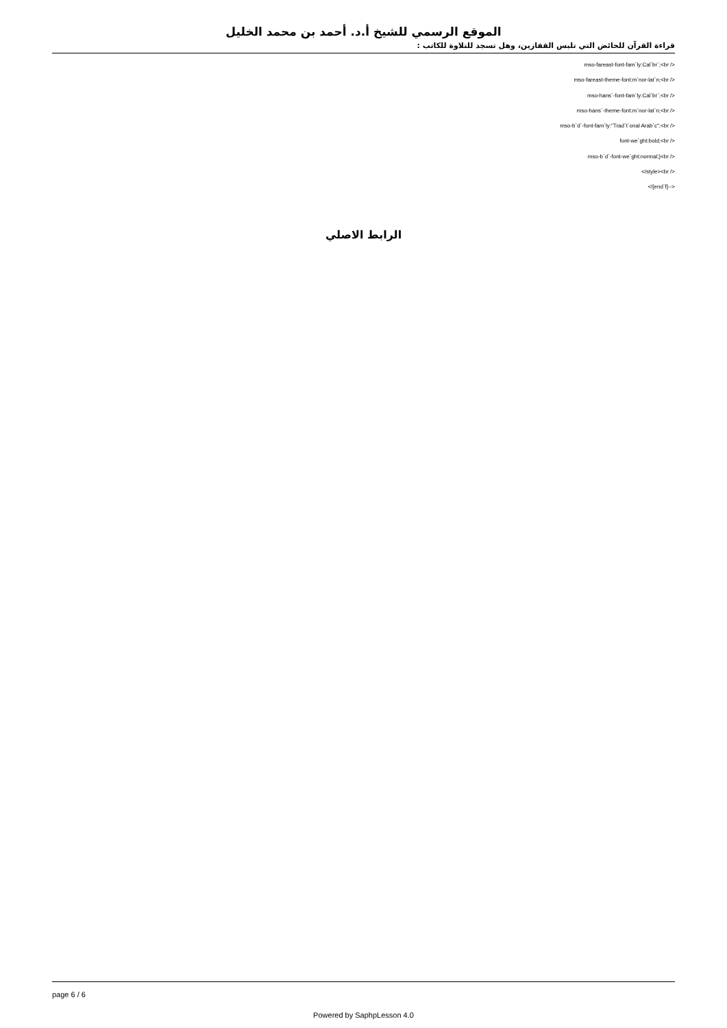الموقع الرسمي للشيخ أ.د. أحمد بن محمد الخليل
قراءة القرآن للحائض التي تلبس القفازين، وهل تسجد للتلاوة للكاتب :
mso-fareast-font-fam`ly:Cal`br`;<br />
mso-fareast-theme-font:m`nor-lat`n;<br />
mso-hans`-font-fam`ly:Cal`br`;<br />
mso-hans`-theme-font:m`nor-lat`n;<br />
mso-b`d`-font-fam`ly:"Trad`t`onal Arab`c";<br />
font-we`ght:bold;<br />
mso-b`d`-font-we`ght:normal;}<br />
</style><br />
<![end`f]-->
الرابط الاصلي
page 6 / 6
Powered by SaphpLesson 4.0